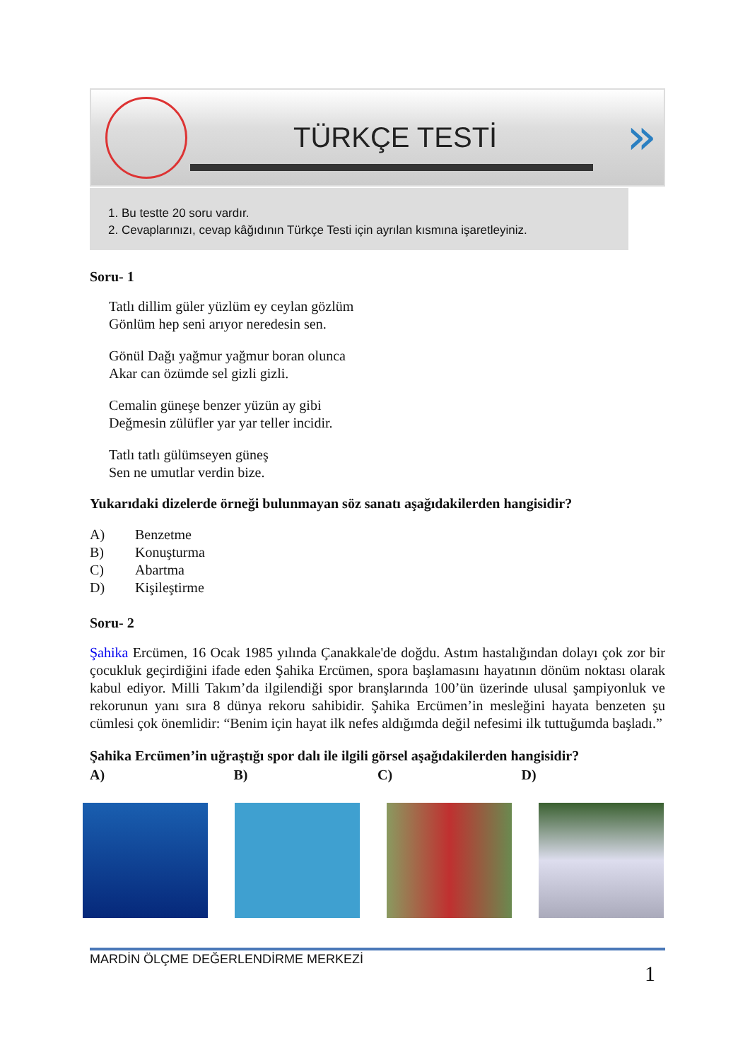TÜRKÇE TESTİ
»
1. Bu testte 20 soru vardır.
2. Cevaplarınızı, cevap kâğıdının Türkçe Testi için ayrılan kısmına işaretleyiniz.
Soru- 1
Tatlı dillim güler yüzlüm ey ceylan gözlüm
Gönlüm hep seni arıyor neredesin sen.
Gönül Dağı yağmur yağmur boran olunca
Akar can özümde sel gizli gizli.
Cemalin güneşe benzer yüzün ay gibi
Değmesin zülüfler yar yar teller incidir.
Tatlı tatlı gülümseyen güneş
Sen ne umutlar verdin bize.
Yukarıdaki dizelerde örneği bulunmayan söz sanatı aşağıdakilerden hangisidir?
A) Benzetme
B) Konuşturma
C) Abartma
D) Kişileştirme
Soru- 2
Şahika Ercümen, 16 Ocak 1985 yılında Çanakkale'de doğdu. Astım hastalığından dolayı çok zor bir çocukluk geçirdiğini ifade eden Şahika Ercümen, spora başlamasını hayatının dönüm noktası olarak kabul ediyor. Milli Takım’da ilgilendiği spor branşlarında 100’ün üzerinde ulusal şampiyonluk ve rekorunun yanı sıra 8 dünya rekoru sahibidir. Şahika Ercümen’in mesleğini hayata benzeten şu cümlesi çok önemlidir: “Benim için hayat ilk nefes aldığımda değil nefesimi ilk tuttuğumda başladı.”
Şahika Ercümen’in uğraştığı spor dalı ile ilgili görsel aşağıdakilerden hangisidir?
A) B) C) D)
MARDİN ÖLÇME DEĞERLENDİRME MERKEZİ 1